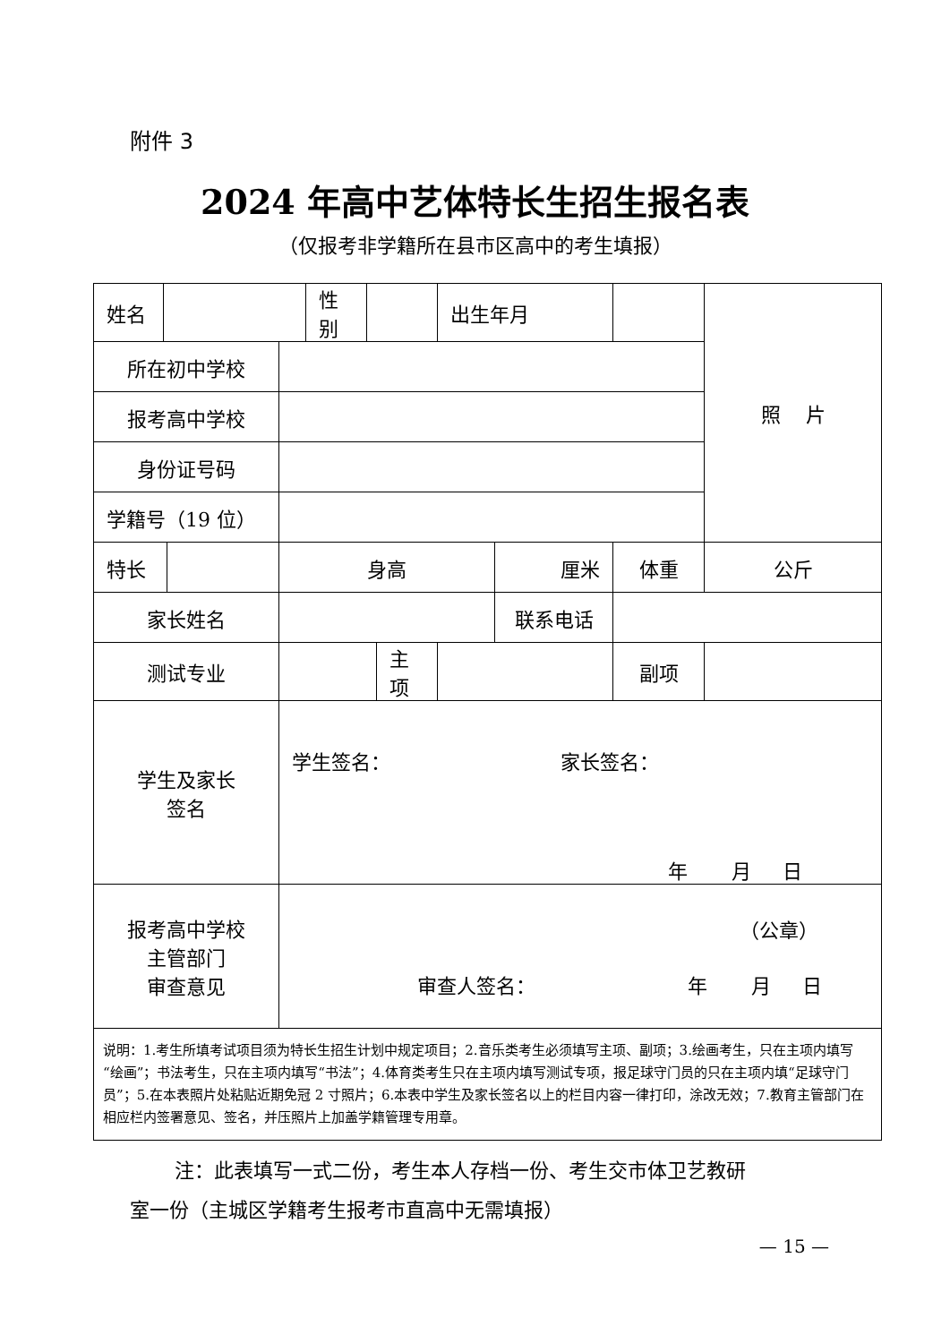附件 3
2024 年高中艺体特长生招生报名表
（仅报考非学籍所在县市区高中的考生填报）
| 姓名 | | | | 性别 | | | 出生年月 | | | 照 片 |
| 所在初中学校 | | | | | | | | | | |
| 报考高中学校 | | | | | | | | | | |
| 身份证号码 | | | | | | | | | | |
| 学籍号（19 位） | | | | | | | | | | |
| 特长 | | | 身高 | | | | | 厘米 | 体重 | 公斤 |
| 家长姓名 | | | | | | | | 联系电话 | | |
| 测试专业 | | | | | | 主项 | | | 副项 | |
| 学生及家长 签名 | | | 学生签名： 家长签名： 年 月 日 | | | | | | | |
| 报考高中学校 主管部门 审查意见 | | | （公章） 审查人签名： 年 月 日 | | | | | | | |
| 说明：1.考生所填考试项目须为特长生招生计划中规定项目；2.音乐类考生必须填写主项、副项；3.绘画考生，只在主项内填写“绘画”；书法考生，只在主项内填写“书法”；4.体育类考生只在主项内填写测试专项，报足球守门员的只在主项内填“足球守门员”；5.在本表照片处粘贴近期免冠 2 寸照片；6.本表中学生及家长签名以上的栏目内容一律打印，涂改无效；7.教育主管部门在相应栏内签署意见、签名，并压照片上加盖学籍管理专用章。 | | | | | | | | | | |
注：此表填写一式二份，考生本人存档一份、考生交市体卫艺教研
室一份（主城区学籍考生报考市直高中无需填报）
— 15 —